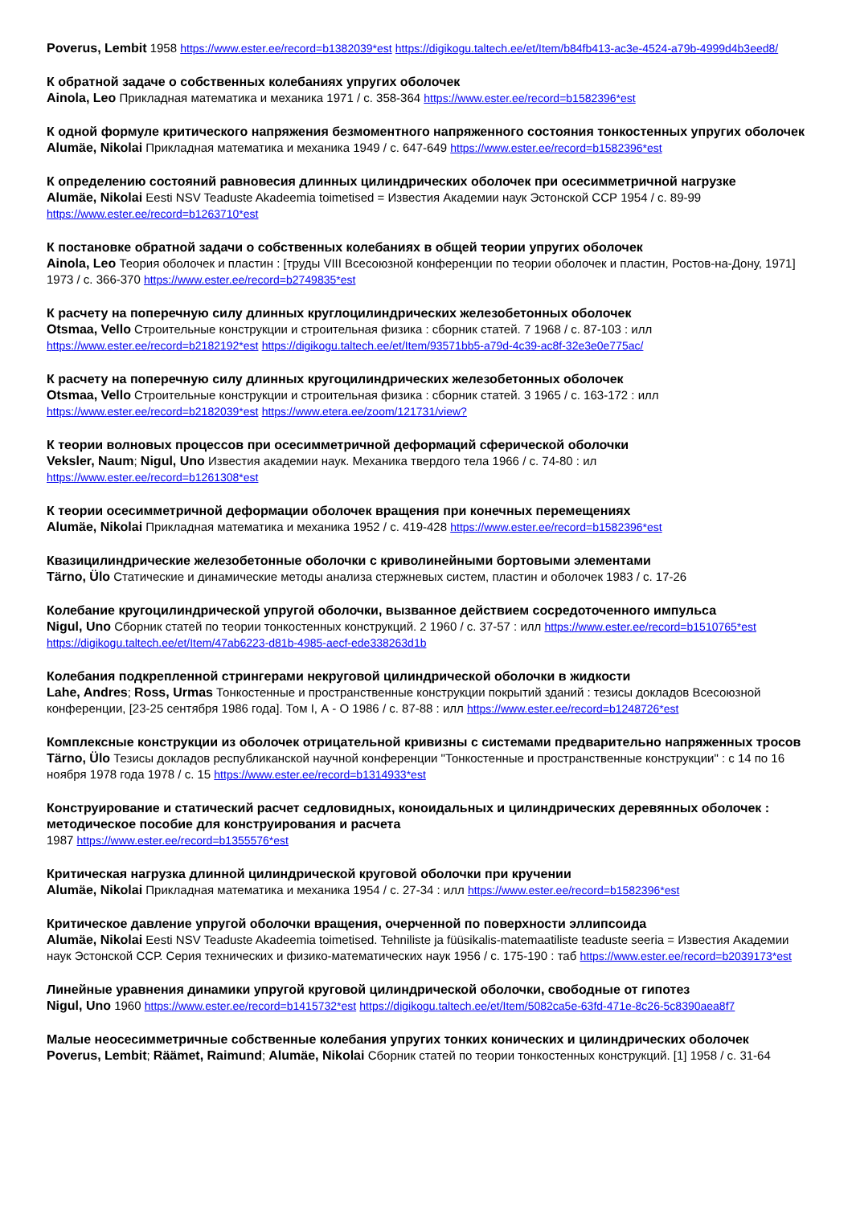Poverus, Lembit 1958 https://www.ester.ee/record=b1382039*est https://digikogu.taltech.ee/et/Item/b84fb413-ac3e-4524-a79b-4999d4b3eed8/
К обратной задаче о собственных колебаниях упругих оболочек
Ainola, Leo Прикладная математика и механика 1971 / с. 358-364 https://www.ester.ee/record=b1582396*est
К одной формуле критического напряжения безмоментного напряженного состояния тонкостенных упругих оболочек
Alumäe, Nikolai Прикладная математика и механика 1949 / с. 647-649 https://www.ester.ee/record=b1582396*est
К определению состояний равновесия длинных цилиндрических оболочек при осесимметричной нагрузке
Alumäe, Nikolai Eesti NSV Teaduste Akadeemia toimetised = Известия Академии наук Эстонской ССР 1954 / с. 89-99 https://www.ester.ee/record=b1263710*est
К постановке обратной задачи о собственных колебаниях в общей теории упругих оболочек
Ainola, Leo Теория оболочек и пластин : [труды VIII Всесоюзной конференции по теории оболочек и пластин, Ростов-на-Дону, 1971] 1973 / с. 366-370 https://www.ester.ee/record=b2749835*est
К расчету на поперечную силу длинных круглоцилиндрических железобетонных оболочек
Otsmaa, Vello Строительные конструкции и строительная физика : сборник статей. 7 1968 / с. 87-103 : илл https://www.ester.ee/record=b2182192*est https://digikogu.taltech.ee/et/Item/93571bb5-a79d-4c39-ac8f-32e3e0e775ac/
К расчету на поперечную силу длинных кругоцилиндрических железобетонных оболочек
Otsmaa, Vello Строительные конструкции и строительная физика : сборник статей. 3 1965 / с. 163-172 : илл https://www.ester.ee/record=b2182039*est https://www.etera.ee/zoom/121731/view?
К теории волновых процессов при осесимметричной деформаций сферической оболочки
Veksler, Naum; Nigul, Uno Известия академии наук. Механика твердого тела 1966 / с. 74-80 : ил https://www.ester.ee/record=b1261308*est
К теории осесимметричной деформации оболочек вращения при конечных перемещениях
Alumäe, Nikolai Прикладная математика и механика 1952 / с. 419-428 https://www.ester.ee/record=b1582396*est
Квазицилиндрические железобетонные оболочки с криволинейными бортовыми элементами
Tärno, Ülo Статические и динамические методы анализа стержневых систем, пластин и оболочек 1983 / с. 17-26
Колебание кругоцилиндрической упругой оболочки, вызванное действием сосредоточенного импульса
Nigul, Uno Сборник статей по теории тонкостенных конструкций. 2 1960 / с. 37-57 : илл https://www.ester.ee/record=b1510765*est https://digikogu.taltech.ee/et/Item/47ab6223-d81b-4985-aecf-ede338263d1b
Колебания подкрепленной стрингерами некруговой цилиндрической оболочки в жидкости
Lahe, Andres; Ross, Urmas Тонкостенные и пространственные конструкции покрытий зданий : тезисы докладов Всесоюзной конференции, [23-25 сентября 1986 года]. Том I, А - О 1986 / с. 87-88 : илл https://www.ester.ee/record=b1248726*est
Комплексные конструкции из оболочек отрицательной кривизны с системами предварительно напряженных тросов
Tärno, Ülo Тезисы докладов республиканской научной конференции "Тонкостенные и пространственные конструкции" : с 14 по 16 ноября 1978 года 1978 / с. 15 https://www.ester.ee/record=b1314933*est
Конструирование и статический расчет седловидных, коноидальных и цилиндрических деревянных оболочек : методическое пособие для конструирования и расчета
1987 https://www.ester.ee/record=b1355576*est
Критическая нагрузка длинной цилиндрической круговой оболочки при кручении
Alumäe, Nikolai Прикладная математика и механика 1954 / с. 27-34 : илл https://www.ester.ee/record=b1582396*est
Критическое давление упругой оболочки вращения, очерченной по поверхности эллипсоида
Alumäe, Nikolai Eesti NSV Teaduste Akadeemia toimetised. Tehniliste ja füüsikalis-matemaatiliste teaduste seeria = Известия Академии наук Эстонской ССР. Серия технических и физико-математических наук 1956 / с. 175-190 : таб https://www.ester.ee/record=b2039173*est
Линейные уравнения динамики упругой круговой цилиндрической оболочки, свободные от гипотез
Nigul, Uno 1960 https://www.ester.ee/record=b1415732*est https://digikogu.taltech.ee/et/Item/5082ca5e-63fd-471e-8c26-5c8390aea8f7
Малые неосесимметричные собственные колебания упругих тонких конических и цилиндрических оболочек
Poverus, Lembit; Räämet, Raimund; Alumäe, Nikolai Сборник статей по теории тонкостенных конструкций. [1] 1958 / с. 31-64